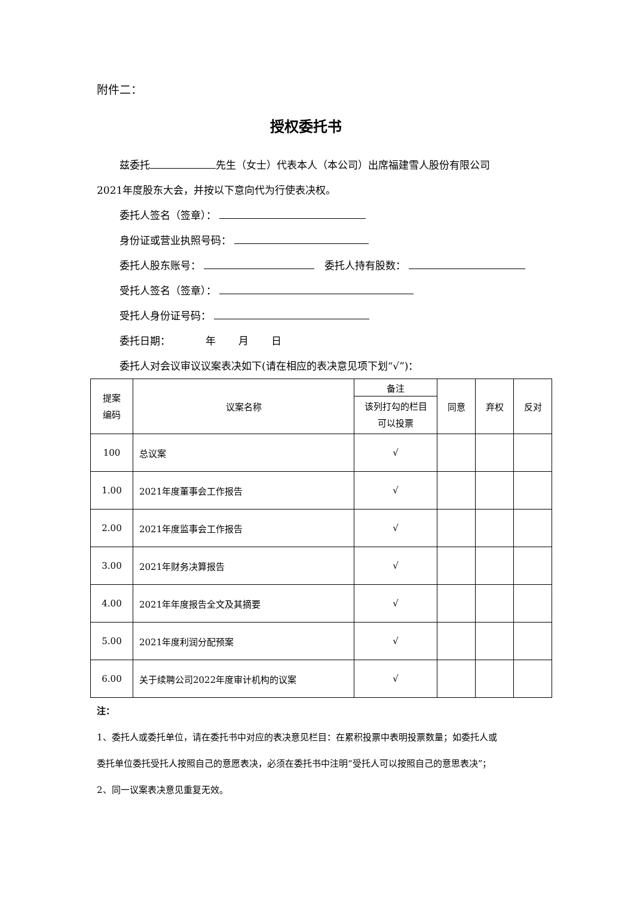附件二：
授权委托书
兹委托 先生（女士）代表本人（本公司）出席福建雪人股份有限公司
2021年度股东大会，并按以下意向代为行使表决权。
委托人签名（签章）：
身份证或营业执照号码：
委托人股东账号： 委托人持有股数：
受托人签名（签章）：
受托人身份证号码：
委托日期： 年 月 日
委托人对会议审议议案表决如下(请在相应的表决意见项下划“√”)：
| 提案 编码 | 议案名称 | 备注 | 同意 | 弃权 | 反对 |
| --- | --- | --- | --- | --- | --- |
| | | 该列打勾的栏目 可以投票 | | | |
| 100 | 总议案 | √ | | | |
| 1.00 | 2021年度董事会工作报告 | √ | | | |
| 2.00 | 2021年度监事会工作报告 | √ | | | |
| 3.00 | 2021年财务决算报告 | √ | | | |
| 4.00 | 2021年年度报告全文及其摘要 | √ | | | |
| 5.00 | 2021年度利润分配预案 | √ | | | |
| 6.00 | 关于续聘公司2022年度审计机构的议案 | √ | | | |
注：
1、委托人或委托单位，请在委托书中对应的表决意见栏目：在累积投票中表明投票数量；如委托人或
委托单位委托受托人按照自己的意愿表决，必须在委托书中注明“受托人可以按照自己的意思表决”；
2、同一议案表决意见重复无效。